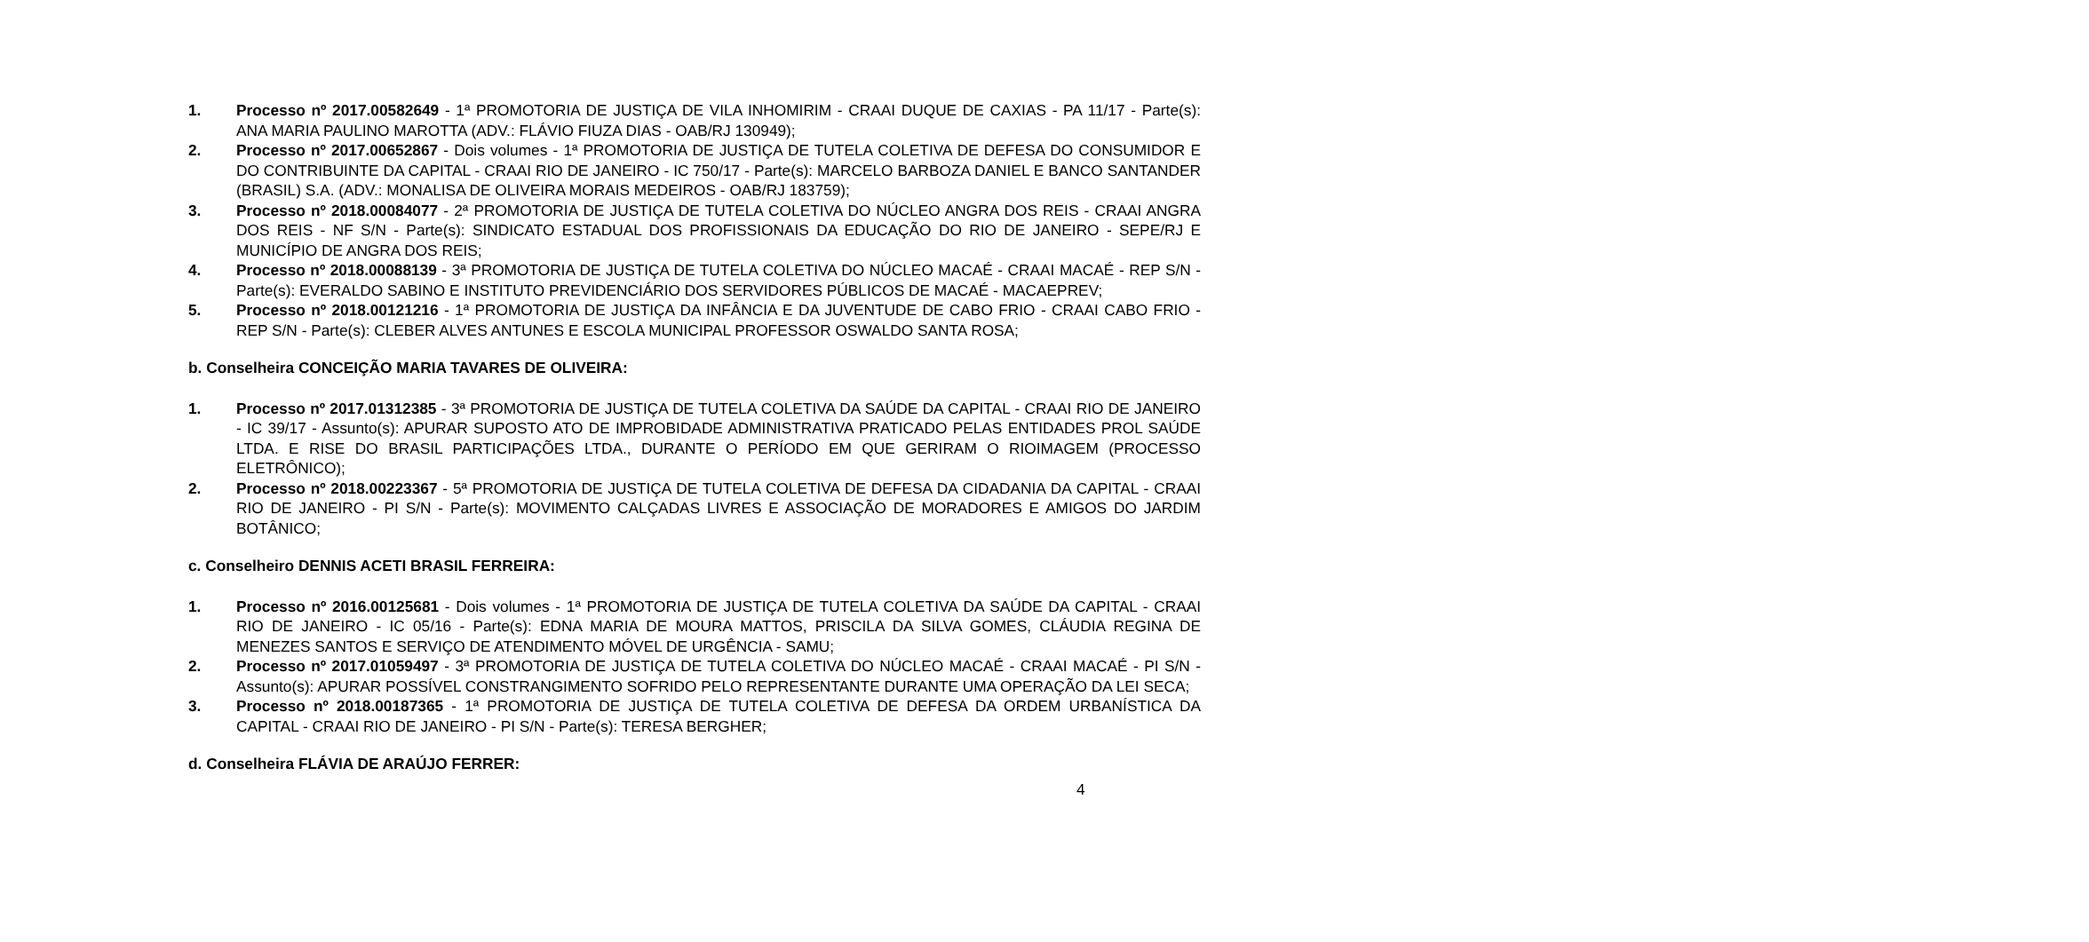1. Processo nº 2017.00582649 - 1ª PROMOTORIA DE JUSTIÇA DE VILA INHOMIRIM - CRAAI DUQUE DE CAXIAS - PA 11/17 - Parte(s): ANA MARIA PAULINO MAROTTA (ADV.: FLÁVIO FIUZA DIAS - OAB/RJ 130949);
2. Processo nº 2017.00652867 - Dois volumes - 1ª PROMOTORIA DE JUSTIÇA DE TUTELA COLETIVA DE DEFESA DO CONSUMIDOR E DO CONTRIBUINTE DA CAPITAL - CRAAI RIO DE JANEIRO - IC 750/17 - Parte(s): MARCELO BARBOZA DANIEL E BANCO SANTANDER (BRASIL) S.A. (ADV.: MONALISA DE OLIVEIRA MORAIS MEDEIROS - OAB/RJ 183759);
3. Processo nº 2018.00084077 - 2ª PROMOTORIA DE JUSTIÇA DE TUTELA COLETIVA DO NÚCLEO ANGRA DOS REIS - CRAAI ANGRA DOS REIS - NF S/N - Parte(s): SINDICATO ESTADUAL DOS PROFISSIONAIS DA EDUCAÇÃO DO RIO DE JANEIRO - SEPE/RJ E MUNICÍPIO DE ANGRA DOS REIS;
4. Processo nº 2018.00088139 - 3ª PROMOTORIA DE JUSTIÇA DE TUTELA COLETIVA DO NÚCLEO MACAÉ - CRAAI MACAÉ - REP S/N - Parte(s): EVERALDO SABINO E INSTITUTO PREVIDENCIÁRIO DOS SERVIDORES PÚBLICOS DE MACAÉ - MACAEPREV;
5. Processo nº 2018.00121216 - 1ª PROMOTORIA DE JUSTIÇA DA INFÂNCIA E DA JUVENTUDE DE CABO FRIO - CRAAI CABO FRIO - REP S/N - Parte(s): CLEBER ALVES ANTUNES E ESCOLA MUNICIPAL PROFESSOR OSWALDO SANTA ROSA;
b. Conselheira CONCEIÇÃO MARIA TAVARES DE OLIVEIRA:
1. Processo nº 2017.01312385 - 3ª PROMOTORIA DE JUSTIÇA DE TUTELA COLETIVA DA SAÚDE DA CAPITAL - CRAAI RIO DE JANEIRO - IC 39/17 - Assunto(s): APURAR SUPOSTO ATO DE IMPROBIDADE ADMINISTRATIVA PRATICADO PELAS ENTIDADES PROL SAÚDE LTDA. E RISE DO BRASIL PARTICIPAÇÕES LTDA., DURANTE O PERÍODO EM QUE GERIRAM O RIOIMAGEM (PROCESSO ELETRÔNICO);
2. Processo nº 2018.00223367 - 5ª PROMOTORIA DE JUSTIÇA DE TUTELA COLETIVA DE DEFESA DA CIDADANIA DA CAPITAL - CRAAI RIO DE JANEIRO - PI S/N - Parte(s): MOVIMENTO CALÇADAS LIVRES E ASSOCIAÇÃO DE MORADORES E AMIGOS DO JARDIM BOTÂNICO;
c. Conselheiro DENNIS ACETI BRASIL FERREIRA:
1. Processo nº 2016.00125681 - Dois volumes - 1ª PROMOTORIA DE JUSTIÇA DE TUTELA COLETIVA DA SAÚDE DA CAPITAL - CRAAI RIO DE JANEIRO - IC 05/16 - Parte(s): EDNA MARIA DE MOURA MATTOS, PRISCILA DA SILVA GOMES, CLÁUDIA REGINA DE MENEZES SANTOS E SERVIÇO DE ATENDIMENTO MÓVEL DE URGÊNCIA - SAMU;
2. Processo nº 2017.01059497 - 3ª PROMOTORIA DE JUSTIÇA DE TUTELA COLETIVA DO NÚCLEO MACAÉ - CRAAI MACAÉ - PI S/N - Assunto(s): APURAR POSSÍVEL CONSTRANGIMENTO SOFRIDO PELO REPRESENTANTE DURANTE UMA OPERAÇÃO DA LEI SECA;
3. Processo nº 2018.00187365 - 1ª PROMOTORIA DE JUSTIÇA DE TUTELA COLETIVA DE DEFESA DA ORDEM URBANÍSTICA DA CAPITAL - CRAAI RIO DE JANEIRO - PI S/N - Parte(s): TERESA BERGHER;
d. Conselheira FLÁVIA DE ARAÚJO FERRER:
4